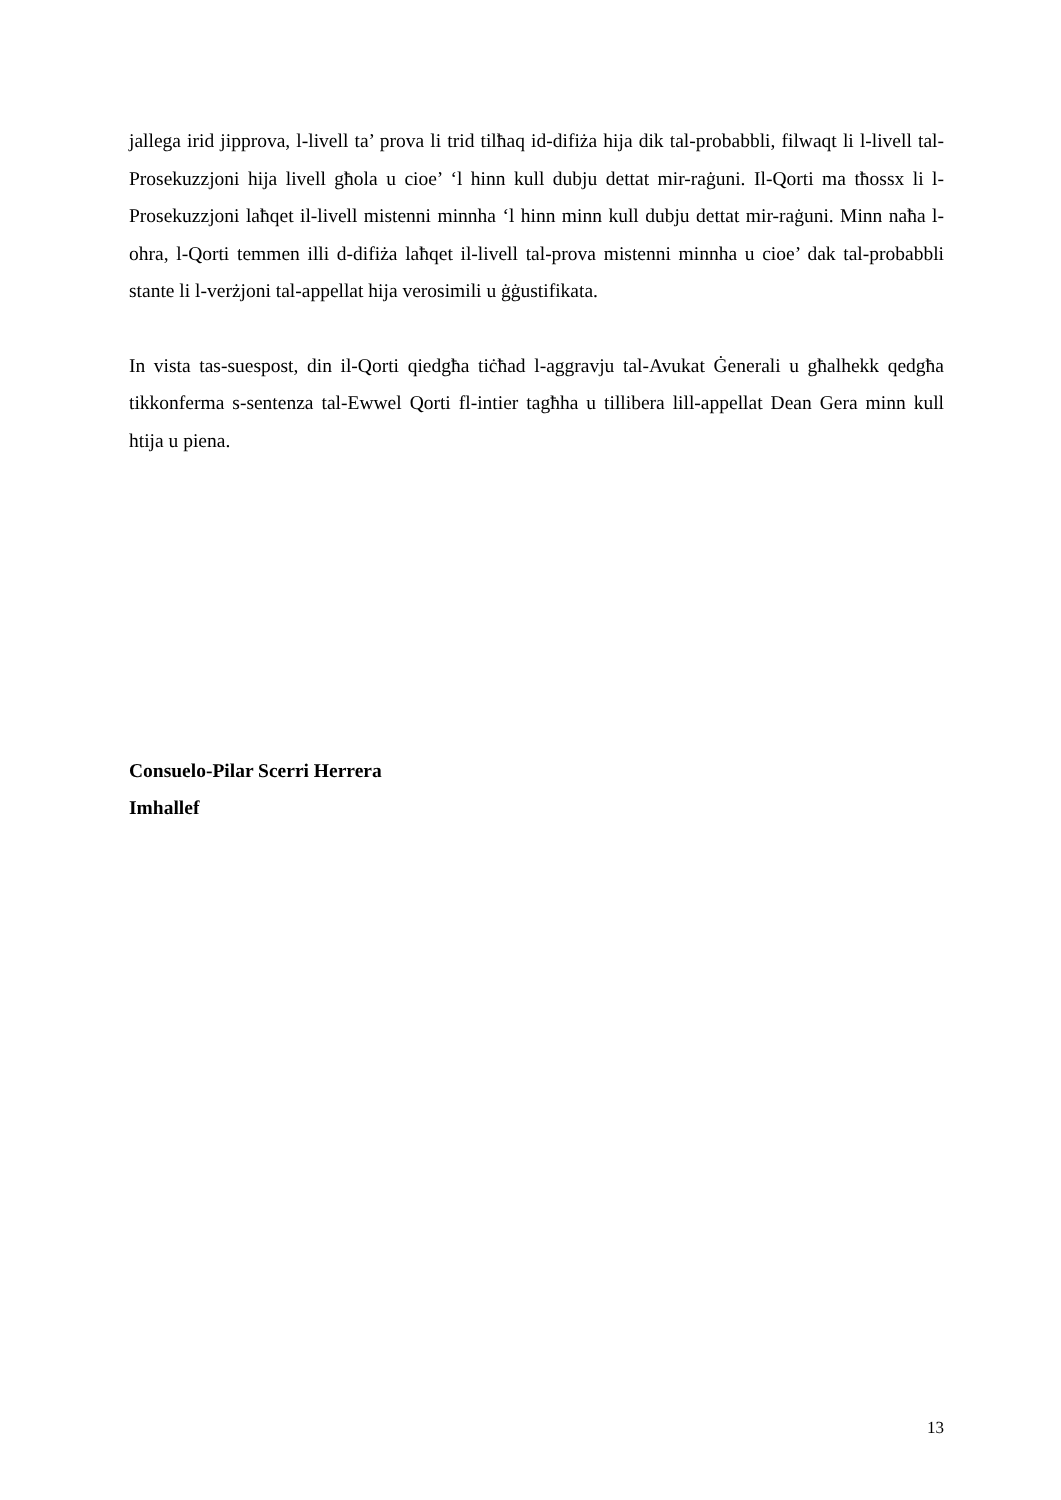jallega irid jipprova, l-livell ta’ prova li trid tilħaq id-difiża hija dik tal-probabbli, filwaqt li l-livell tal-Prosekuzzjoni hija livell għola u cioe’ ‘l hinn kull dubju dettat mir-raġuni. Il-Qorti ma tħossx li l-Prosekuzzjoni laħqet il-livell mistenni minnha ‘l hinn minn kull dubju dettat mir-raġuni. Minn naħa l-ohra, l-Qorti temmen illi d-difiża laħqet il-livell tal-prova mistenni minnha u cioe’ dak tal-probabbli stante li l-verżjoni tal-appellat hija verosimili u ġġustifikata.
In vista tas-suespost, din il-Qorti qiedgħa tiċħad l-aggravju tal-Avukat Ġenerali u għalhekk qedgħa tikkonferma s-sentenza tal-Ewwel Qorti fl-intier tagħha u tillibera lill-appellat Dean Gera minn kull htija u piena.
Consuelo-Pilar Scerri Herrera
Imhallef
13